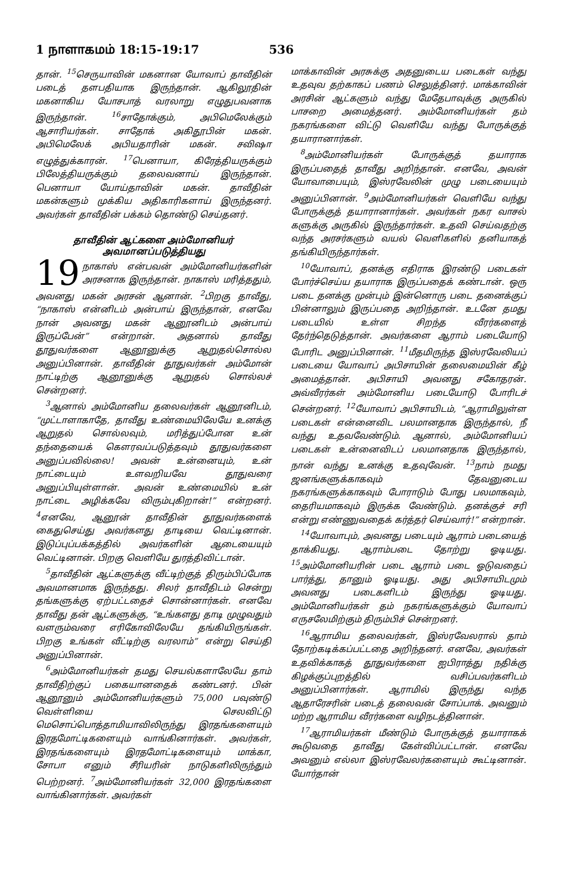1 நாளாகமம் 18:15-19:17 536
தான். <sup>15</sup>செருயாவின் மகனான யோவாப் தாவீதின் படைத் தளபதியாக இருந்தான். ஆகிலூதின் மகனாகிய யோசபாத் வரலாறு எழுதுபவனாக இருந்தான். <sup>16</sup>சாதோக்கும், அபிமெலேக்கும் ஆசாரியர்கள். சாதோக் அகிதூபின் மகன். அபிமெலேக் அபியதாரின் மகன். சவிஷா எழுத்துக்காரன். <sup>17</sup>பெனாயா, கிரேத்தியருக்கும் பிலேத்தியருக்கும் தலைவனாய் இருந்தான். பெனாயா யோய்தாவின் மகன். தாவீதின் மகன்களும் முக்கிய அதிகாரிகளாய் இருந்தனர். அவர்கள் தாவீதின் பக்கம் தொண்டு செய்தனர்.
தாவீதின் ஆட்களை அம்மோனியர் அவமானப்படுத்தியது
19 நாகாஸ் என்பவன் அம்மோனியர்களின் அரசனாக இருந்தான். நாகாஸ் மரித்ததும், அவனது மகன் அரசன் ஆனான். <sup>2</sup>பிறகு தாவீது, “நாகாஸ் என்னிடம் அன்பாய் இருந்தான், எனவே நான் அவனது மகன் ஆனூனிடம் அன்பாய் இருப்பேன்” என்றான். அதனால் தாவீது தூதுவர்களை ஆனூனுக்கு ஆறுதல்சொல்ல அனுப்பினான். தாவீதின் தூதுவர்கள் அம்மோன் நாட்டிற்கு ஆனூனுக்கு ஆறுதல் சொல்லச் சென்றனர்.
<sup>3</sup> ஆனால் அம்மோனிய தலைவர்கள் ஆனூனிடம், “முட்டாளாகாதே, தாவீது உண்மையிலேயே உனக்கு ஆறுதல் சொல்லவும், மரித்துப்போன உன் தந்தையைக் கௌரவப்படுத்தவும் தூதுவர்களை அனுப்பவில்லை! அவன் உன்னையும், உன் நாட்டையும் உளவறியவே தூதுவரை அனுப்பியுள்ளான். அவன் உண்மையில் உன் நாட்டை அழிக்கவே விரும்புகிறான்!” என்றனர். <sup>4</sup>எனவே, ஆனூன் தாவீதின் தூதுவர்களைக் கைதுசெய்து அவர்களது தாடியை வெட்டினான். இடுப்புப்பக்கத்தில் அவர்களின் ஆடையையும் வெட்டினான். பிறகு வெளியே துரத்திவிட்டான்.
<sup>5</sup> தாவீதின் ஆட்களுக்கு வீட்டிற்குத் திரும்பிப்போக அவமானமாக இருந்தது. சிலர் தாவீதிடம் சென்று தங்களுக்கு ஏற்பட்டதைச் சொன்னார்கள். எனவே தாவீது தன் ஆட்களுக்கு, “உங்களது தாடி முழுவதும் வளரும்வரை எரிகோவிலேயே தங்கியிருங்கள். பிறகு உங்கள் வீட்டிற்கு வரலாம்” என்று செய்தி அனுப்பினான்.
<sup>6</sup> அம்மோனியர்கள் தமது செயல்களாலேயே தாம் தாவீதிற்குப் பகையானதைக் கண்டனர். பின் ஆனூனும் அம்மோனியர்களும் 75,000 பவுண்டு வெள்ளியை செலவிட்டு மெசொப்பொத்தாமியாவிலிருந்து இரதங்களையும் இரதமோட்டிகளையும் வாங்கினார்கள். அவர்கள், இரதங்களையும் இரதமோட்டிகளையும் மாக்கா, சோபா எனும் சீரியரின் நாடுகளிலிருந்தும் பெற்றனர். <sup>7</sup>அம்மோனியர்கள் 32,000 இரதங்களை வாங்கினார்கள். அவர்கள்
மாக்காவின் அரசுக்கு அதனுடைய படைகள் வந்து உதவுவ தற்காகப் பணம் செலுத்தினர். மாக்காவின் அரசின் ஆட்களும் வந்து மேதேபாவுக்கு அருகில் பாசறை அமைத்தனர். அம்மோனியர்கள் தம் நகரங்களை விட்டு வெளியே வந்து போருக்குத் தயாரானார்கள்.
<sup>8</sup> அம்மோனியர்கள் போருக்குத் தயாராக இருப்பதைத் தாவீது அறிந்தான். எனவே, அவன் யோவாபையும், இஸ்ரவேலின் முழு படையையும் அனுப்பினான். <sup>9</sup>அம்மோனியர்கள் வெளியே வந்து போருக்குத் தயாரானார்கள். அவர்கள் நகர வாசல் களுக்கு அருகில் இருந்தார்கள். உதவி செய்வதற்கு வந்த அரசர்களும் வயல் வெளிகளில் தனியாகத் தங்கியிருந்தார்கள்.
<sup>10</sup> யோவாப், தனக்கு எதிராக இரண்டு படைகள் போர்ச்செய்ய தயாராக இருப்பதைக் கண்டான். ஒரு படை தனக்கு முன்பும் இன்னொரு படை தனைக்குப் பின்னாலும் இருப்பதை அறிந்தான். உடனே தமது படையில் உள்ள சிறந்த வீரர்களைத் தேர்ந்தெடுத்தான். அவர்களை ஆராம் படையோடு போரிட அனுப்பினான். <sup>11</sup>மீதமிருந்த இஸ்ரவேலியப் படையை யோவாப் அபிசாயின் தலைமையின் கீழ் அமைத்தான். அபிசாயி அவனது சகோதரன். அவ்வீரர்கள் அம்மோனிய படையோடு போரிடச் சென்றனர். <sup>12</sup>யோவாப் அபிசாயிடம், “ஆராமிலுள்ள படைகள் என்னைவிட பலமானதாக இருந்தால், நீ வந்து உதவவேண்டும். ஆனால், அம்மோனியப் படைகள் உன்னைவிடப் பலமானதாக இருந்தால், நான் வந்து உனக்கு உதவுவேன். <sup>13</sup>நாம் நமது ஜனங்களுக்காகவும் தேவனுடைய நகரங்களுக்காகவும் போராடும் போது பலமாகவும், தைரியமாகவும் இருக்க வேண்டும். தனக்குச் சரி என்று எண்ணுவதைக் கர்த்தர் செய்வார்!” என்றான்.
<sup>14</sup> யோவாபும், அவனது படையும் ஆராம் படையைத் தாக்கியது. ஆராம்படை தோற்று ஓடியது. <sup>15</sup>அம்மோனியரின் படை ஆராம் படை ஓடுவதைப் பார்த்து, தானும் ஓடியது. அது அபிசாயிடமும் அவனது படைகளிடம் இருந்து ஓடியது. அம்மோனியர்கள் தம் நகரங்களுக்கும் யோவாப் எருசலேமிற்கும் திரும்பிச் சென்றனர்.
<sup>16</sup> ஆராமிய தலைவர்கள், இஸ்ரவேலரால் தாம் தோற்கடிக்கப்பட்டதை அறிந்தனர். எனவே, அவர்கள் உதவிக்காகத் தூதுவர்களை ஐபிராத்து நதிக்கு கிழக்குப்புறத்தில் வசிப்பவர்களிடம் அனுப்பினார்கள். ஆராமில் இருந்து வந்த ஆதாரேசரின் படைத் தலைவன் சோப்பாக். அவனும் மற்ற ஆராமிய வீரர்களை வழிநடத்தினான்.
<sup>17</sup> ஆராமியர்கள் மீண்டும் போருக்குத் தயாராகக் கூடுவதை தாவீது கேள்விப்பட்டான். எனவே அவனும் எல்லா இஸ்ரவேலர்களையும் கூட்டினான். யோர்தான்